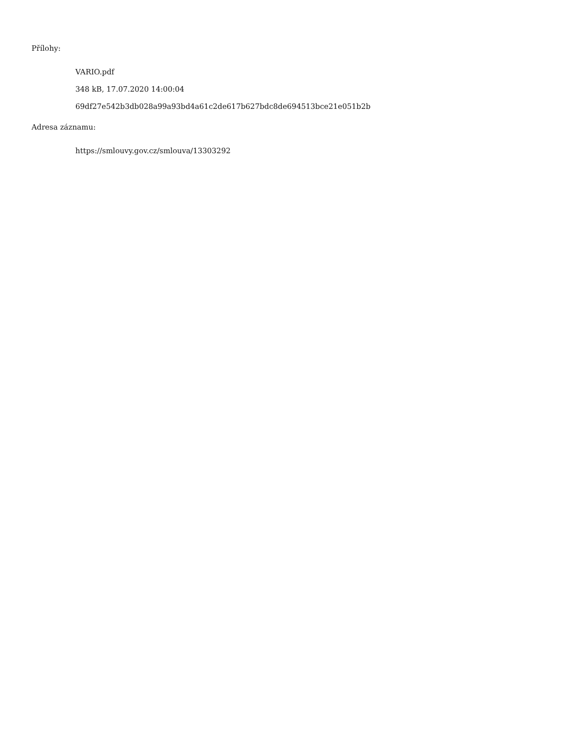Přílohy:
VARIO.pdf
348 kB, 17.07.2020 14:00:04
69df27e542b3db028a99a93bd4a61c2de617b627bdc8de694513bce21e051b2b
Adresa záznamu:
https://smlouvy.gov.cz/smlouva/13303292